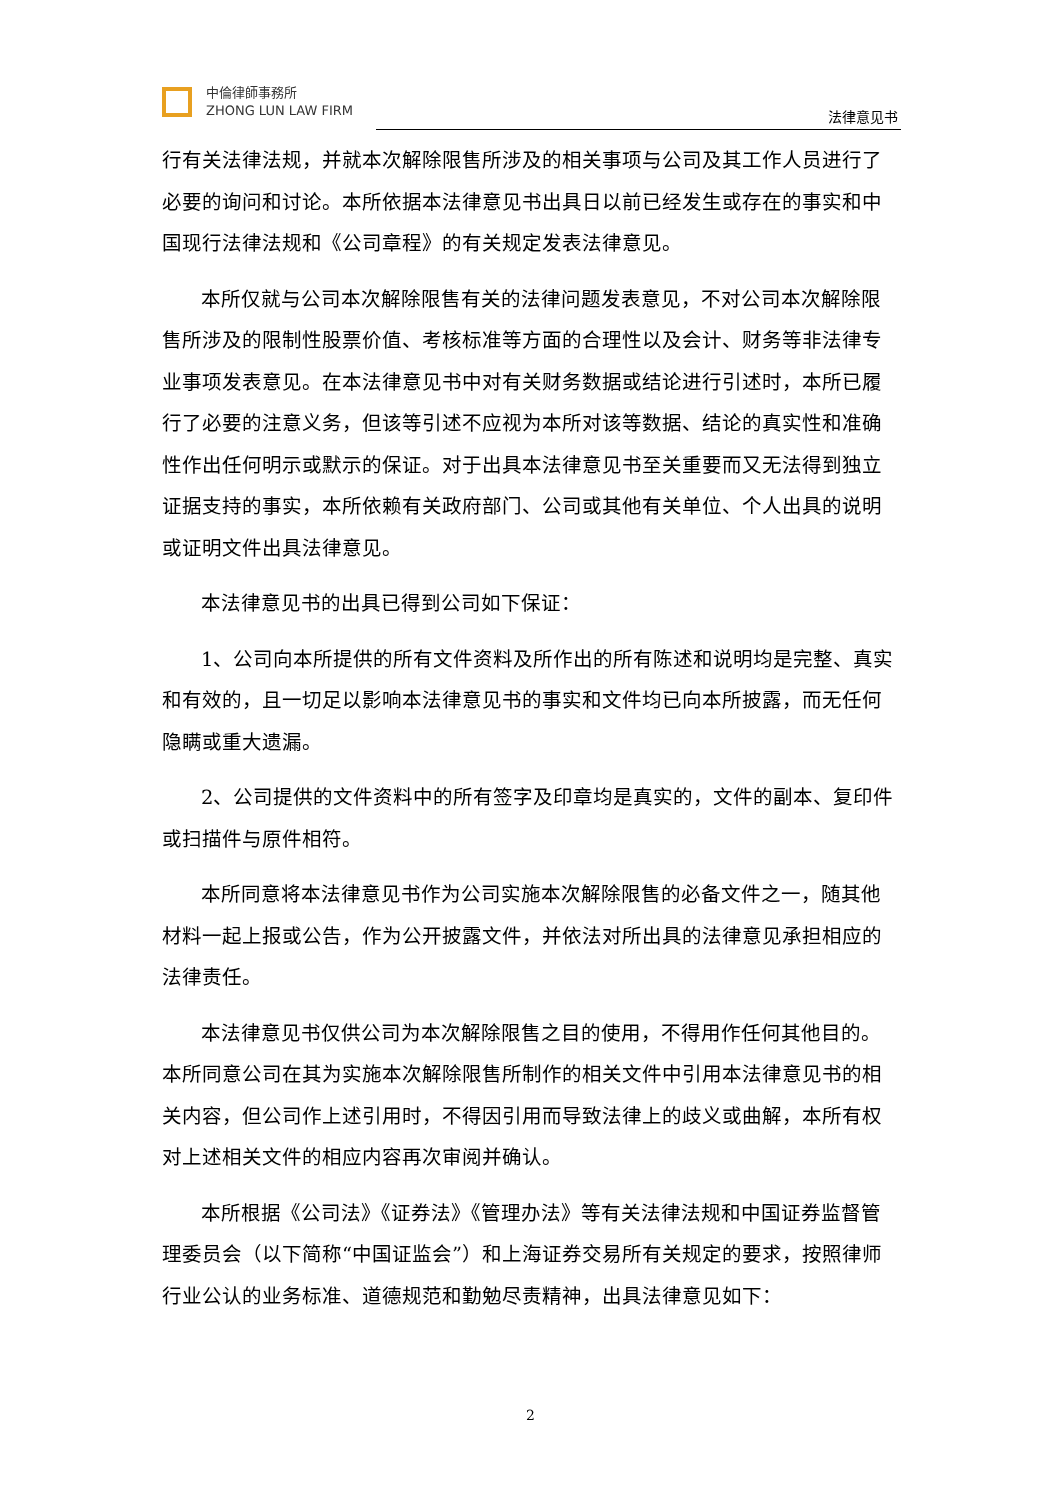中倫律師事務所
ZHONG LUN LAW FIRM
法律意见书
行有关法律法规，并就本次解除限售所涉及的相关事项与公司及其工作人员进行了必要的询问和讨论。本所依据本法律意见书出具日以前已经发生或存在的事实和中国现行法律法规和《公司章程》的有关规定发表法律意见。
本所仅就与公司本次解除限售有关的法律问题发表意见，不对公司本次解除限售所涉及的限制性股票价值、考核标准等方面的合理性以及会计、财务等非法律专业事项发表意见。在本法律意见书中对有关财务数据或结论进行引述时，本所已履行了必要的注意义务，但该等引述不应视为本所对该等数据、结论的真实性和准确性作出任何明示或默示的保证。对于出具本法律意见书至关重要而又无法得到独立证据支持的事实，本所依赖有关政府部门、公司或其他有关单位、个人出具的说明或证明文件出具法律意见。
本法律意见书的出具已得到公司如下保证：
1、公司向本所提供的所有文件资料及所作出的所有陈述和说明均是完整、真实和有效的，且一切足以影响本法律意见书的事实和文件均已向本所披露，而无任何隐瞒或重大遗漏。
2、公司提供的文件资料中的所有签字及印章均是真实的，文件的副本、复印件或扫描件与原件相符。
本所同意将本法律意见书作为公司实施本次解除限售的必备文件之一，随其他材料一起上报或公告，作为公开披露文件，并依法对所出具的法律意见承担相应的法律责任。
本法律意见书仅供公司为本次解除限售之目的使用，不得用作任何其他目的。本所同意公司在其为实施本次解除限售所制作的相关文件中引用本法律意见书的相关内容，但公司作上述引用时，不得因引用而导致法律上的歧义或曲解，本所有权对上述相关文件的相应内容再次审阅并确认。
本所根据《公司法》《证券法》《管理办法》等有关法律法规和中国证券监督管理委员会（以下简称“中国证监会”）和上海证券交易所有关规定的要求，按照律师行业公认的业务标准、道德规范和勤勉尽责精神，出具法律意见如下：
2